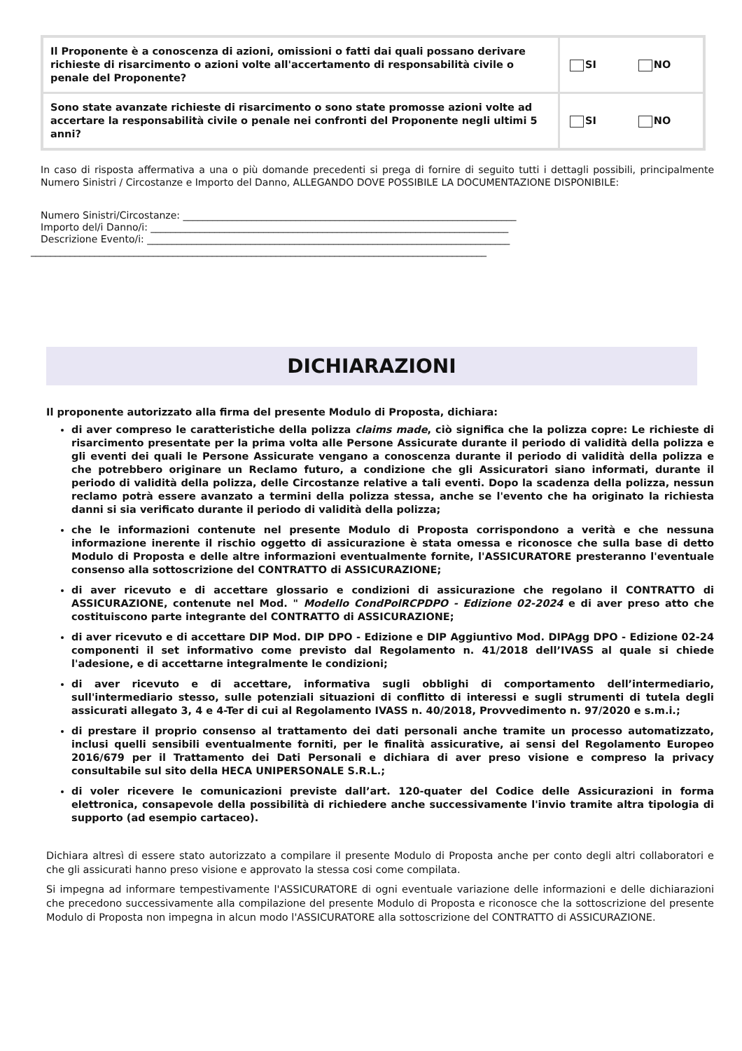| Il Proponente è a conoscenza di azioni, omissioni o fatti dai quali possano derivare richieste di risarcimento o azioni volte all'accertamento di responsabilità civile o penale del Proponente? | SI NO |
| Sono state avanzate richieste di risarcimento o sono state promosse azioni volte ad accertare la responsabilità civile o penale nei confronti del Proponente negli ultimi 5 anni? | SI NO |
In caso di risposta affermativa a una o più domande precedenti si prega di fornire di seguito tutti i dettagli possibili, principalmente Numero Sinistri / Circostanze e Importo del Danno, ALLEGANDO DOVE POSSIBILE LA DOCUMENTAZIONE DISPONIBILE:
Numero Sinistri/Circostanze: ____________________________________________________________________
Importo del/i Danno/i: _________________________________________________________________________
Descrizione Evento/i: __________________________________________________________________________
_____________________________________________________________________________________________
DICHIARAZIONI
Il proponente autorizzato alla firma del presente Modulo di Proposta, dichiara:
di aver compreso le caratteristiche della polizza claims made, ciò significa che la polizza copre: Le richieste di risarcimento presentate per la prima volta alle Persone Assicurate durante il periodo di validità della polizza e gli eventi dei quali le Persone Assicurate vengano a conoscenza durante il periodo di validità della polizza e che potrebbero originare un Reclamo futuro, a condizione che gli Assicuratori siano informati, durante il periodo di validità della polizza, delle Circostanze relative a tali eventi. Dopo la scadenza della polizza, nessun reclamo potrà essere avanzato a termini della polizza stessa, anche se l'evento che ha originato la richiesta danni si sia verificato durante il periodo di validità della polizza;
che le informazioni contenute nel presente Modulo di Proposta corrispondono a verità e che nessuna informazione inerente il rischio oggetto di assicurazione è stata omessa e riconosce che sulla base di detto Modulo di Proposta e delle altre informazioni eventualmente fornite, l'ASSICURATORE presteranno l'eventuale consenso alla sottoscrizione del CONTRATTO di ASSICURAZIONE;
di aver ricevuto e di accettare glossario e condizioni di assicurazione che regolano il CONTRATTO di ASSICURAZIONE, contenute nel Mod. " Modello CondPolRCPDPO - Edizione 02-2024 e di aver preso atto che costituiscono parte integrante del CONTRATTO di ASSICURAZIONE;
di aver ricevuto e di accettare DIP Mod. DIP DPO - Edizione e DIP Aggiuntivo Mod. DIPAgg DPO - Edizione 02-24 componenti il set informativo come previsto dal Regolamento n. 41/2018 dell’IVASS al quale si chiede l'adesione, e di accettarne integralmente le condizioni;
di aver ricevuto e di accettare, informativa sugli obblighi di comportamento dell’intermediario, sull'intermediario stesso, sulle potenziali situazioni di conflitto di interessi e sugli strumenti di tutela degli assicurati allegato 3, 4 e 4-Ter di cui al Regolamento IVASS n. 40/2018, Provvedimento n. 97/2020 e s.m.i.;
di prestare il proprio consenso al trattamento dei dati personali anche tramite un processo automatizzato, inclusi quelli sensibili eventualmente forniti, per le finalità assicurative, ai sensi del Regolamento Europeo 2016/679 per il Trattamento dei Dati Personali e dichiara di aver preso visione e compreso la privacy consultabile sul sito della HECA UNIPERSONALE S.R.L.;
di voler ricevere le comunicazioni previste dall’art. 120-quater del Codice delle Assicurazioni in forma elettronica, consapevole della possibilità di richiedere anche successivamente l'invio tramite altra tipologia di supporto (ad esempio cartaceo).
Dichiara altresì di essere stato autorizzato a compilare il presente Modulo di Proposta anche per conto degli altri collaboratori e che gli assicurati hanno preso visione e approvato la stessa cosi come compilata.
Si impegna ad informare tempestivamente l'ASSICURATORE di ogni eventuale variazione delle informazioni e delle dichiarazioni che precedono successivamente alla compilazione del presente Modulo di Proposta e riconosce che la sottoscrizione del presente Modulo di Proposta non impegna in alcun modo l'ASSICURATORE alla sottoscrizione del CONTRATTO di ASSICURAZIONE.